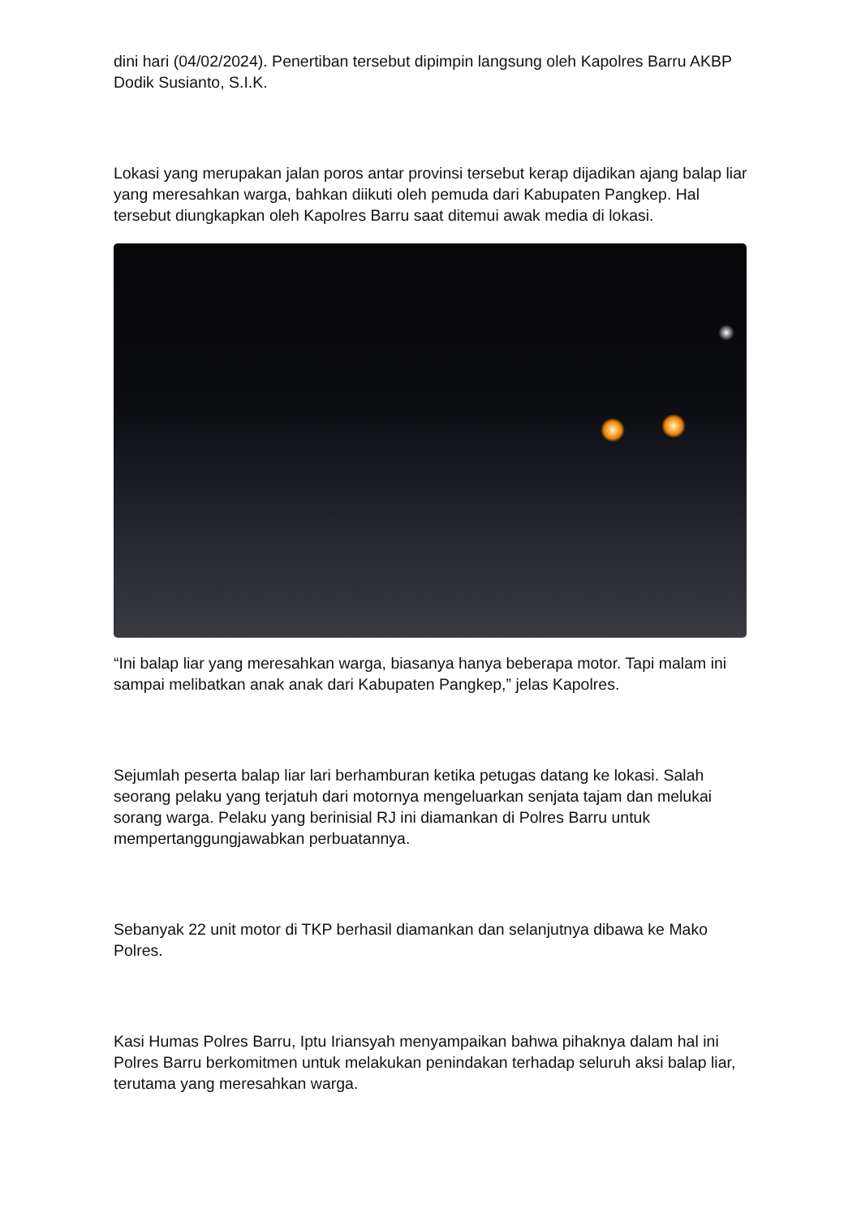dini hari (04/02/2024). Penertiban tersebut dipimpin langsung oleh Kapolres Barru AKBP Dodik Susianto, S.I.K.
Lokasi yang merupakan jalan poros antar provinsi tersebut kerap dijadikan ajang balap liar yang meresahkan warga, bahkan diikuti oleh pemuda dari Kabupaten Pangkep. Hal tersebut diungkapkan oleh Kapolres Barru saat ditemui awak media di lokasi.
“Ini balap liar yang meresahkan warga, biasanya hanya beberapa motor. Tapi malam ini sampai melibatkan anak anak dari Kabupaten Pangkep,” jelas Kapolres.
Sejumlah peserta balap liar lari berhamburan ketika petugas datang ke lokasi. Salah seorang pelaku yang terjatuh dari motornya mengeluarkan senjata tajam dan melukai sorang warga. Pelaku yang berinisial RJ ini diamankan di Polres Barru untuk mempertanggungjawabkan perbuatannya.
Sebanyak 22 unit motor di TKP berhasil diamankan dan selanjutnya dibawa ke Mako Polres.
Kasi Humas Polres Barru, Iptu Iriansyah menyampaikan bahwa pihaknya dalam hal ini Polres Barru berkomitmen untuk melakukan penindakan terhadap seluruh aksi balap liar, terutama yang meresahkan warga.